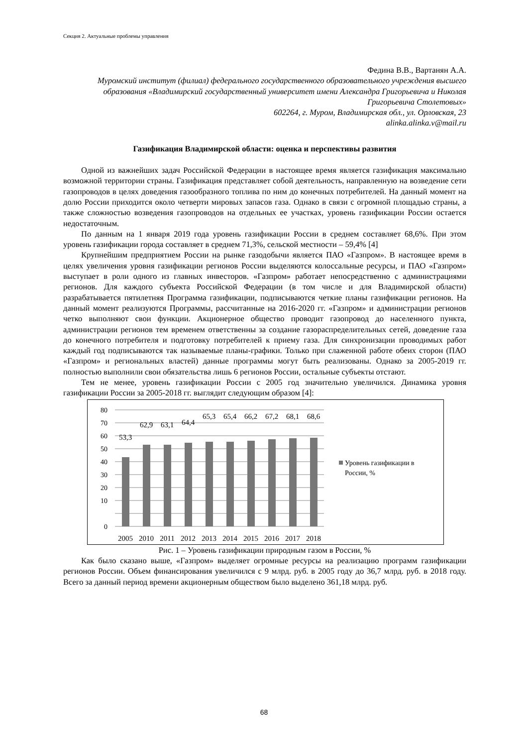Секция 2. Актуальные проблемы управления
Федина В.В., Вартанян А.А.
Муромский институт (филиал) федерального государственного образовательного учреждения высшего образования «Владимирский государственный университет имени Александра Григорьевича и Николая Григорьевича Столетовых»
602264, г. Муром, Владимирская обл., ул. Орловская, 23
alinka.alinka.v@mail.ru
Газификация Владимирской области: оценка и перспективы развития
Одной из важнейших задач Российской Федерации в настоящее время является газификация максимально возможной территории страны. Газификация представляет собой деятельность, направленную на возведение сети газопроводов в целях доведения газообразного топлива по ним до конечных потребителей. На данный момент на долю России приходится около четверти мировых запасов газа. Однако в связи с огромной площадью страны, а также сложностью возведения газопроводов на отдельных ее участках, уровень газификации России остается недостаточным.
По данным на 1 января 2019 года уровень газификации России в среднем составляет 68,6%. При этом уровень газификации города составляет в среднем 71,3%, сельской местности – 59,4% [4]
Крупнейшим предприятием России на рынке газодобычи является ПАО «Газпром». В настоящее время в целях увеличения уровня газификации регионов России выделяются колоссальные ресурсы, и ПАО «Газпром» выступает в роли одного из главных инвесторов. «Газпром» работает непосредственно с администрациями регионов. Для каждого субъекта Российской Федерации (в том числе и для Владимирской области) разрабатывается пятилетняя Программа газификации, подписываются четкие планы газификации регионов. На данный момент реализуются Программы, рассчитанные на 2016-2020 гг. «Газпром» и администрации регионов четко выполняют свои функции. Акционерное общество проводит газопровод до населенного пункта, администрации регионов тем временем ответственны за создание газораспределительных сетей, доведение газа до конечного потребителя и подготовку потребителей к приему газа. Для синхронизации проводимых работ каждый год подписываются так называемые планы-графики. Только при слаженной работе обеих сторон (ПАО «Газпром» и региональных властей) данные программы могут быть реализованы. Однако за 2005-2019 гг. полностью выполнили свои обязательства лишь 6 регионов России, остальные субъекты отстают.
Тем не менее, уровень газификации России с 2005 год значительно увеличился. Динамика уровня газификации России за 2005-2018 гг. выглядит следующим образом [4]:
80
70
60
50
40
30
20
10
0
53,3
62,9
63,1
64,4
65,3
65,4
66,2
67,2
68,1
68,6
2005
2010
2011
2012
2013
2014
2015
2016
2017
2018
Уровень газификации в
России, %
Рис. 1 – Уровень газификации природным газом в России, %
Как было сказано выше, «Газпром» выделяет огромные ресурсы на реализацию программ газификации регионов России. Объем финансирования увеличился с 9 млрд. руб. в 2005 году до 36,7 млрд. руб. в 2018 году. Всего за данный период времени акционерным обществом было выделено 361,18 млрд. руб.
68